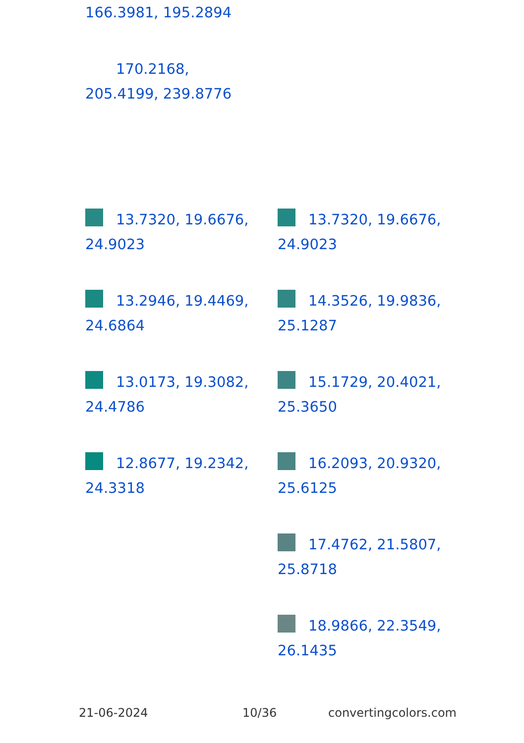166.3981, 195.2894
170.2168, 205.4199, 239.8776
13.7320, 19.6676, 24.9023
13.7320, 19.6676, 24.9023
13.2946, 19.4469, 24.6864
14.3526, 19.9836, 25.1287
13.0173, 19.3082, 24.4786
15.1729, 20.4021, 25.3650
12.8677, 19.2342, 24.3318
16.2093, 20.9320, 25.6125
17.4762, 21.5807, 25.8718
18.9866, 22.3549, 26.1435
21-06-2024 10/36 convertingcolors.com